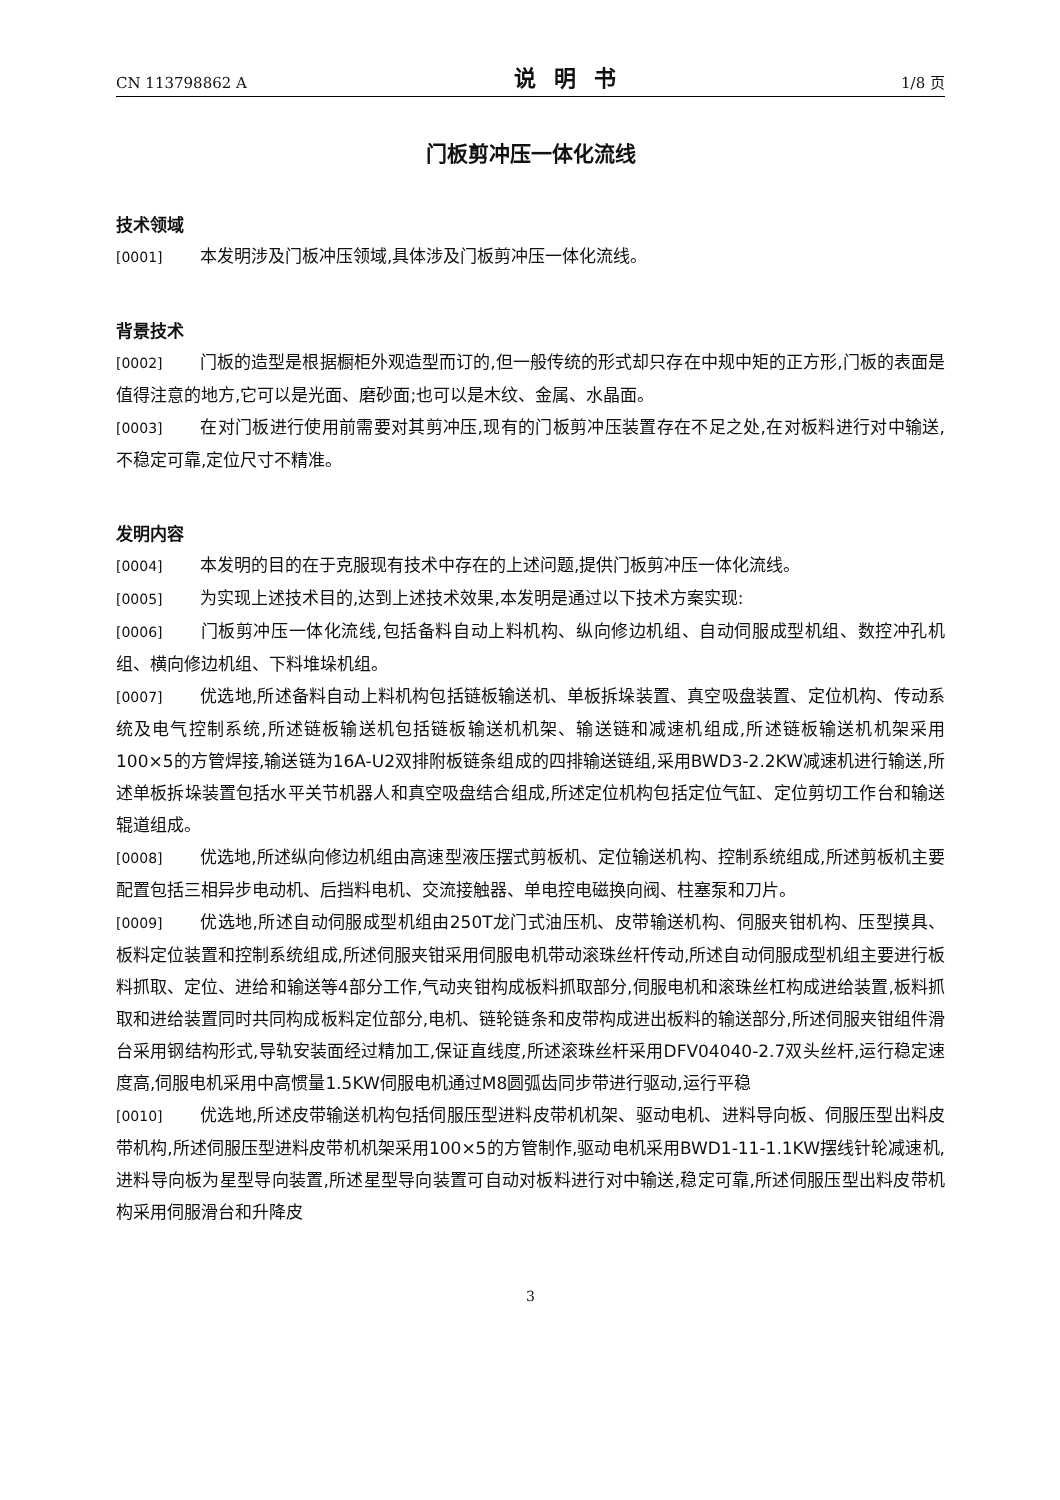CN 113798862 A 说明书 1/8 页
门板剪冲压一体化流线
技术领域
[0001] 本发明涉及门板冲压领域,具体涉及门板剪冲压一体化流线。
背景技术
[0002] 门板的造型是根据橱柜外观造型而订的,但一般传统的形式却只存在中规中矩的正方形,门板的表面是值得注意的地方,它可以是光面、磨砂面;也可以是木纹、金属、水晶面。
[0003] 在对门板进行使用前需要对其剪冲压,现有的门板剪冲压装置存在不足之处,在对板料进行对中输送,不稳定可靠,定位尺寸不精准。
发明内容
[0004] 本发明的目的在于克服现有技术中存在的上述问题,提供门板剪冲压一体化流线。
[0005] 为实现上述技术目的,达到上述技术效果,本发明是通过以下技术方案实现:
[0006] 门板剪冲压一体化流线,包括备料自动上料机构、纵向修边机组、自动伺服成型机组、数控冲孔机组、横向修边机组、下料堆垛机组。
[0007] 优选地,所述备料自动上料机构包括链板输送机、单板拆垛装置、真空吸盘装置、定位机构、传动系统及电气控制系统,所述链板输送机包括链板输送机机架、输送链和减速机组成,所述链板输送机机架采用100×5的方管焊接,输送链为16A-U2双排附板链条组成的四排输送链组,采用BWD3-2.2KW减速机进行输送,所述单板拆垛装置包括水平关节机器人和真空吸盘结合组成,所述定位机构包括定位气缸、定位剪切工作台和输送辊道组成。
[0008] 优选地,所述纵向修边机组由高速型液压摆式剪板机、定位输送机构、控制系统组成,所述剪板机主要配置包括三相异步电动机、后挡料电机、交流接触器、单电控电磁换向阀、柱塞泵和刀片。
[0009] 优选地,所述自动伺服成型机组由250T龙门式油压机、皮带输送机构、伺服夹钳机构、压型摸具、板料定位装置和控制系统组成,所述伺服夹钳采用伺服电机带动滚珠丝杆传动,所述自动伺服成型机组主要进行板料抓取、定位、进给和输送等4部分工作,气动夹钳构成板料抓取部分,伺服电机和滚珠丝杠构成进给装置,板料抓取和进给装置同时共同构成板料定位部分,电机、链轮链条和皮带构成进出板料的输送部分,所述伺服夹钳组件滑台采用钢结构形式,导轨安装面经过精加工,保证直线度,所述滚珠丝杆采用DFV04040-2.7双头丝杆,运行稳定速度高,伺服电机采用中高惯量1.5KW伺服电机通过M8圆弧齿同步带进行驱动,运行平稳
[0010] 优选地,所述皮带输送机构包括伺服压型进料皮带机机架、驱动电机、进料导向板、伺服压型出料皮带机构,所述伺服压型进料皮带机机架采用100×5的方管制作,驱动电机采用BWD1-11-1.1KW摆线针轮减速机,进料导向板为星型导向装置,所述星型导向装置可自动对板料进行对中输送,稳定可靠,所述伺服压型出料皮带机构采用伺服滑台和升降皮
3